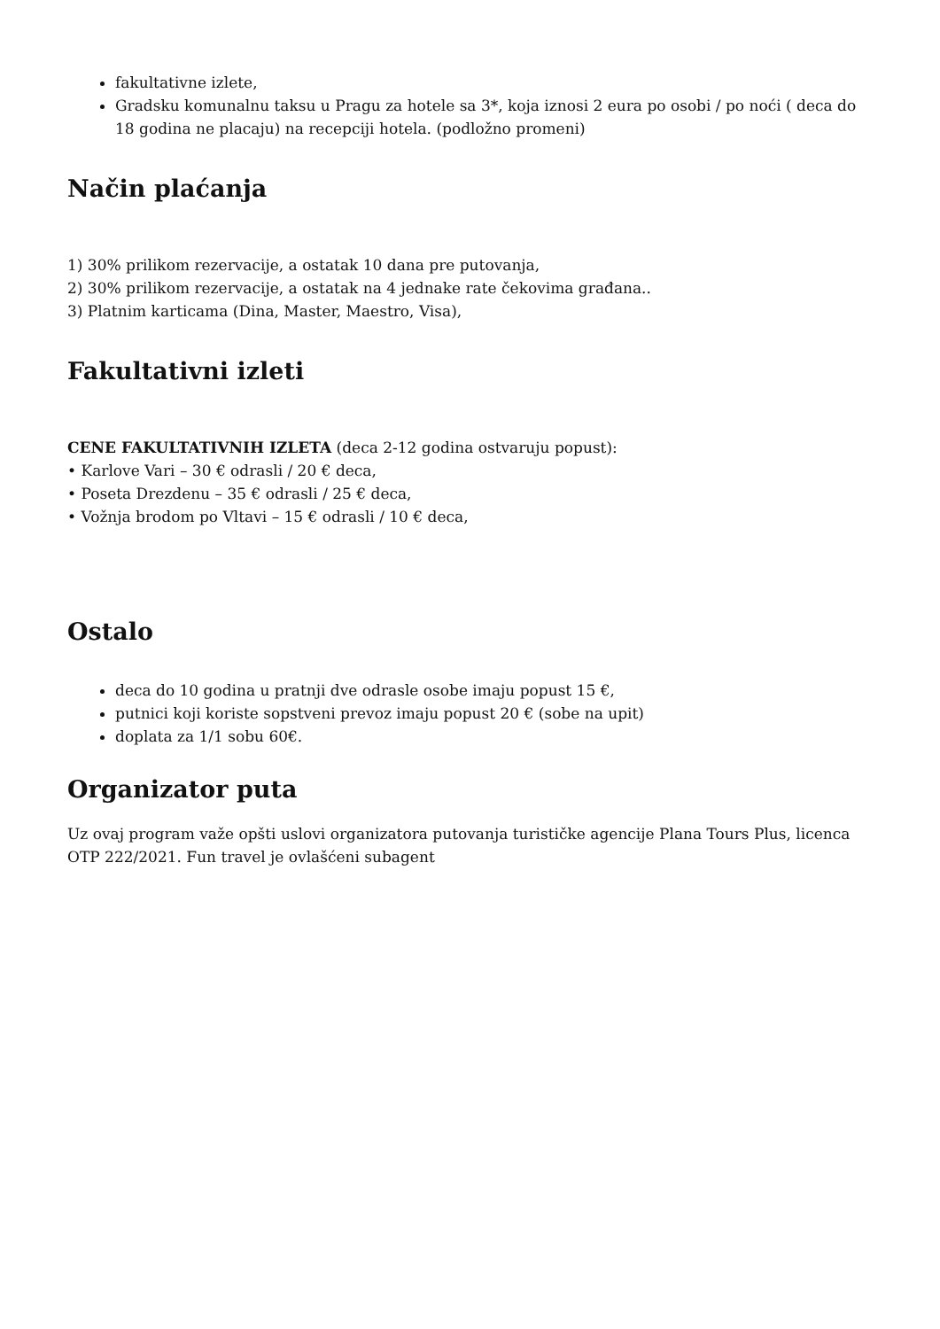fakultativne izlete,
Gradsku komunalnu taksu u Pragu za hotele sa 3*, koja iznosi 2 eura po osobi / po noći ( deca do 18 godina ne placaju) na recepciji hotela. (podložno promeni)
Način plaćanja
1) 30% prilikom rezervacije, a ostatak 10 dana pre putovanja,
2) 30% prilikom rezervacije, a ostatak na 4 jednake rate čekovima građana..
3) Platnim karticama (Dina, Master, Maestro, Visa),
Fakultativni izleti
CENE FAKULTATIVNIH IZLETA (deca 2-12 godina ostvaruju popust):
• Karlove Vari – 30 € odrasli / 20 € deca,
• Poseta Drezdenu – 35 € odrasli / 25 € deca,
• Vožnja brodom po Vltavi – 15 € odrasli / 10 € deca,
Ostalo
deca do 10 godina u pratnji dve odrasle osobe imaju popust 15 €,
putnici koji koriste sopstveni prevoz imaju popust 20 € (sobe na upit)
doplata za 1/1 sobu 60€.
Organizator puta
Uz ovaj program važe opšti uslovi organizatora putovanja turističke agencije Plana Tours Plus, licenca OTP 222/2021. Fun travel je ovlašćeni subagent